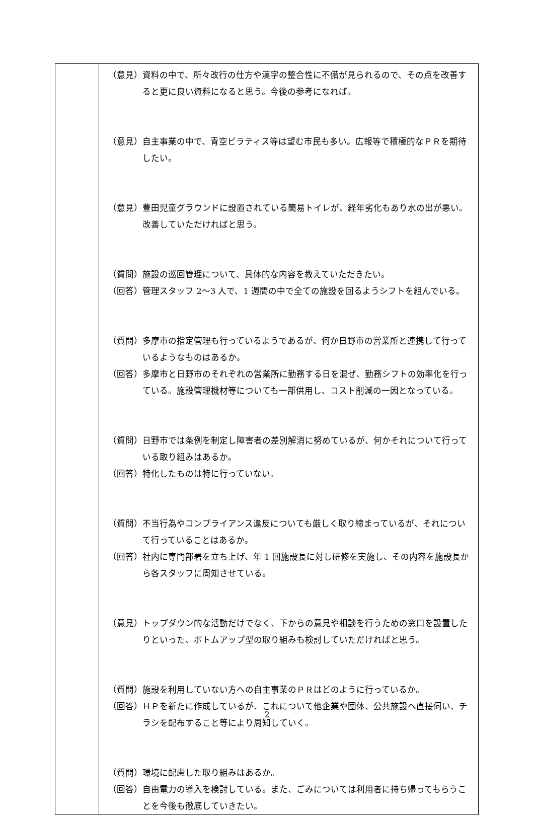| | （意見）資料の中で、所々改行の仕方や漢字の整合性に不備が見られるので、その点を改善すると更に良い資料になると思う。今後の参考になれば。 （意見）自主事業の中で、青空ピラティス等は望む市民も多い。広報等で積極的なＰＲを期待したい。 （意見）豊田児童グラウンドに設置されている簡易トイレが、経年劣化もあり水の出が悪い。改善していただければと思う。 （質問）施設の巡回管理について、具体的な内容を教えていただきたい。 （回答）管理スタッフ 2〜3 人で、1 週間の中で全ての施設を回るようシフトを組んでいる。 （質問）多摩市の指定管理も行っているようであるが、何か日野市の営業所と連携して行っているようなものはあるか。 （回答）多摩市と日野市のそれぞれの営業所に勤務する日を混ぜ、勤務シフトの効率化を行っている。施設管理機材等についても一部供用し、コスト削減の一因となっている。 （質問）日野市では条例を制定し障害者の差別解消に努めているが、何かそれについて行っている取り組みはあるか。 （回答）特化したものは特に行っていない。 （質問）不当行為やコンプライアンス違反についても厳しく取り締まっているが、それについて行っていることはあるか。 （回答）社内に専門部署を立ち上げ、年 1 回施設長に対し研修を実施し、その内容を施設長から各スタッフに周知させている。 （意見）トップダウン的な活動だけでなく、下からの意見や相談を行うための窓口を設置したりといった、ボトムアップ型の取り組みも検討していただければと思う。 （質問）施設を利用していない方への自主事業のＰＲはどのように行っているか。 （回答）ＨＰを新たに作成しているが、これについて他企業や団体、公共施設へ直接伺い、チラシを配布すること等により周知していく。 （質問）環境に配慮した取り組みはあるか。 （回答）自由電力の導入を検討している。また、ごみについては利用者に持ち帰ってもらうことを今後も徹底していきたい。 |
2